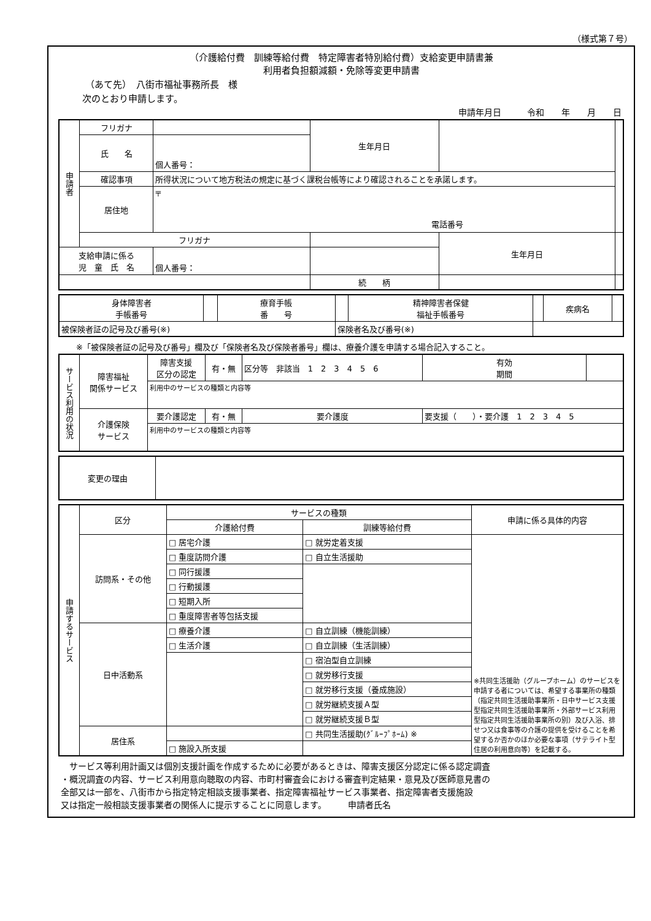（様式第７号）
（介護給付費　訓練等給付費　特定障害者特別給付費）支給変更申請書兼
利用者負担額減額・免除等変更申請書
（あて先）　八街市福祉事務所長　様
次のとおり申請します。
申請年月日　　　令和　　年　　月　　日
| 申請者 | フリガナ | | 生年月日 | | |
| | 氏 名 | 個人番号： | | | |
| | 確認事項 | 所得状況について地方税法の規定に基づく課税台帳等により確認されることを承諾します。 | | | |
| | 居住地 | 〒 電話番号 | | | |
| | フリガナ | | | 生年月日 | |
| 支給申請に係る 児 童 氏 名 | | 個人番号： | | | |
| | | | 続 柄 | | |
| 身体障害者 手帳番号 | | 療育手帳 番 号 | | 精神障害者保健 福祉手帳番号 | | 疾病名 | |
| 被保険者証の記号及び番号(※) | | | 保険者名及び番号(※) | | | | |
※「被保険者証の記号及び番号」欄及び「保険者名及び保険者番号」欄は、療養介護を申請する場合記入すること。
| サービス利用の状況 | 障害福祉 関係サービス | 障害支援 区分の認定 | 有・無 | 区分等 非該当 1 2 3 4 5 6 | | 有効 期間 | |
| | | 利用中のサービスの種類と内容等 | | | | | |
| | 介護保険 サービス | 要介護認定 | 有・無 | 要介護度 | 要支援（ ）・要介護 1 2 3 4 5 | | |
| | | 利用中のサービスの種類と内容等 | | | | | |
| 変更の理由 | |
| 申請するサービス | 区分 | サービスの種類 | | 申請に係る具体的内容 |
| | | 介護給付費 | 訓練等給付費 | |
| | 訪問系・その他 | □ 居宅介護 | □ 就労定着支援 | ※共同生活援助（グループホーム）のサービスを申請する者については、希望する事業所の種類（指定共同生活援助事業所・日中サービス支援型指定共同生活援助事業所・外部サービス利用型指定共同生活援助事業所の別）及び入浴、排せつ又は食事等の介護の提供を受けることを希望するか否かのほか必要な事項（サテライト型住居の利用意向等）を記載する。 |
| | | □ 重度訪問介護 | □ 自立生活援助 | |
| | | □ 同行援護 | | |
| | | □ 行動援護 | | |
| | | □ 短期入所 | | |
| | | □ 重度障害者等包括支援 | | |
| | 日中活動系 | □ 療養介護 | □ 自立訓練（機能訓練） | |
| | | □ 生活介護 | □ 自立訓練（生活訓練） | |
| | | | □ 宿泊型自立訓練 | |
| | | | □ 就労移行支援 | |
| | | | □ 就労移行支援（養成施設） | |
| | | | □ 就労継続支援Ａ型 | |
| | | | □ 就労継続支援Ｂ型 | |
| | 居住系 | | □ 共同生活援助(ｸﾞﾙｰﾌﾟﾎｰﾑ) ※ | |
| | | □ 施設入所支援 | | |
　サービス等利用計画又は個別支援計画を作成するために必要があるときは、障害支援区分認定に係る認定調査
・概況調査の内容、サービス利用意向聴取の内容、市町村審査会における審査判定結果・意見及び医師意見書の
全部又は一部を、八街市から指定特定相談支援事業者、指定障害福祉サービス事業者、指定障害者支援施設
又は指定一般相談支援事業者の関係人に提示することに同意します。　　　申請者氏名